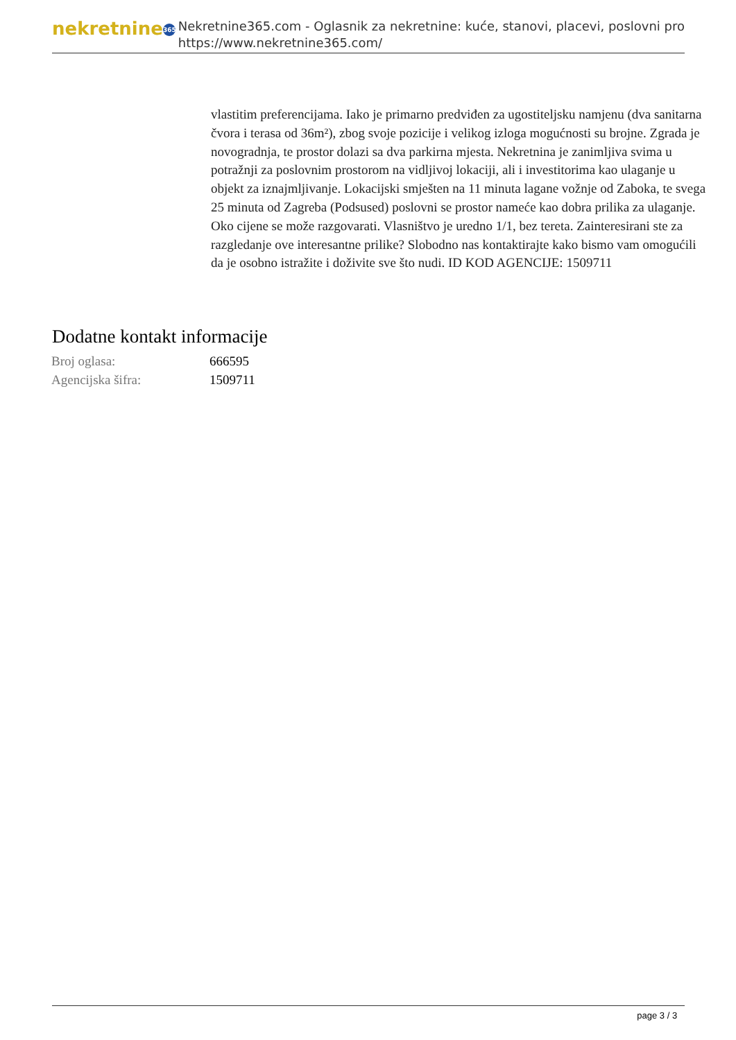nekretnine 365
Nekretnine365.com - Oglasnik za nekretnine: kuće, stanovi, placevi, poslovni pro
https://www.nekretnine365.com/
vlastitim preferencijama. Iako je primarno predviđen za ugostiteljsku namjenu (dva sanitarna čvora i terasa od 36m²), zbog svoje pozicije i velikog izloga mogućnosti su brojne. Zgrada je novogradnja, te prostor dolazi sa dva parkirna mjesta. Nekretnina je zanimljiva svima u potražnji za poslovnim prostorom na vidljivoj lokaciji, ali i investitorima kao ulaganje u objekt za iznajmljivanje. Lokacijski smješten na 11 minuta lagane vožnje od Zaboka, te svega 25 minuta od Zagreba (Podsused) poslovni se prostor nameće kao dobra prilika za ulaganje. Oko cijene se može razgovarati. Vlasništvo je uredno 1/1, bez tereta. Zainteresirani ste za razgledanje ove interesantne prilike? Slobodno nas kontaktirajte kako bismo vam omogućili da je osobno istražite i doživite sve što nudi. ID KOD AGENCIJE: 1509711
Dodatne kontakt informacije
| Broj oglasa: | 666595 |
| Agencijska šifra: | 1509711 |
page 3 / 3